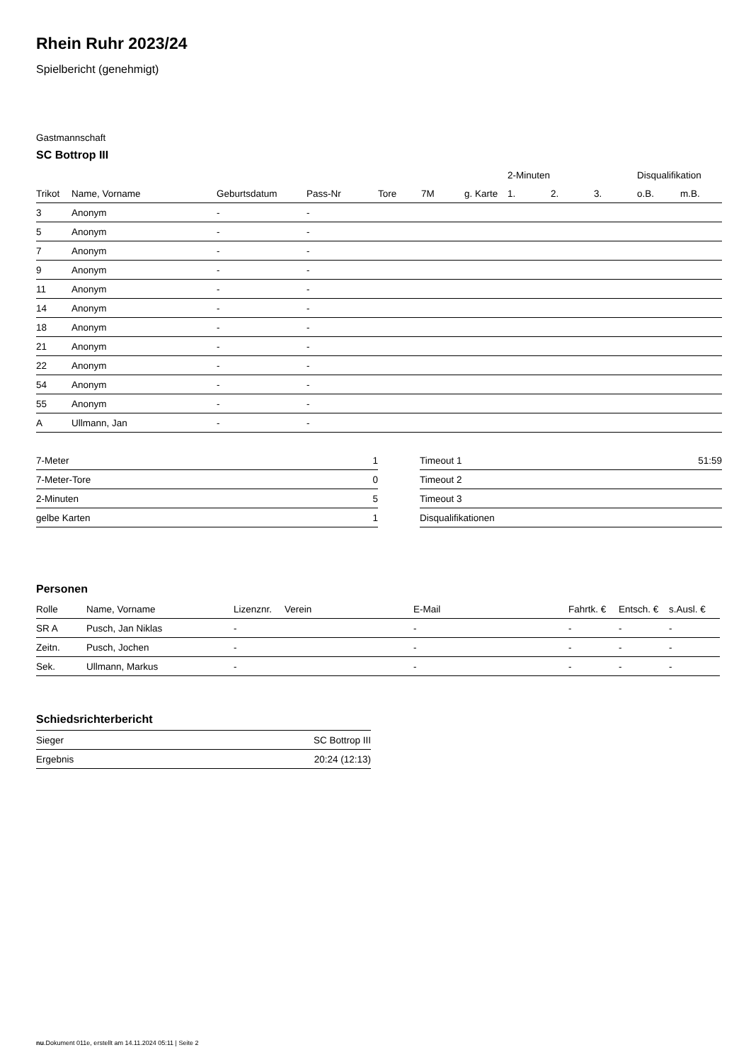Rhein Ruhr 2023/24
Spielbericht (genehmigt)
Gastmannschaft
SC Bottrop III
| | | | | | | | 2-Minuten | | | Disqualifikation | |
| --- | --- | --- | --- | --- | --- | --- | --- | --- | --- | --- | --- |
| Trikot | Name, Vorname | Geburtsdatum | Pass-Nr | Tore | 7M | g. Karte | 1. | 2. | 3. | o.B. | m.B. |
| 3 | Anonym | - | - | | | | | | | | |
| 5 | Anonym | - | - | | | | | | | | |
| 7 | Anonym | - | - | | | | | | | | |
| 9 | Anonym | - | - | | | | | | | | |
| 11 | Anonym | - | - | | | | | | | | |
| 14 | Anonym | - | - | | | | | | | | |
| 18 | Anonym | - | - | | | | | | | | |
| 21 | Anonym | - | - | | | | | | | | |
| 22 | Anonym | - | - | | | | | | | | |
| 54 | Anonym | - | - | | | | | | | | |
| 55 | Anonym | - | - | | | | | | | | |
| A | Ullmann, Jan | - | - | | | | | | | | |
| 7-Meter | 1 |
| 7-Meter-Tore | 0 |
| 2-Minuten | 5 |
| gelbe Karten | 1 |
| Timeout 1 | 51:59 |
| Timeout 2 | |
| Timeout 3 | |
| Disqualifikationen | |
Personen
| Rolle | Name, Vorname | Lizenznr. | Verein | E-Mail | Fahrtk. € | Entsch. € | s.Ausl. € |
| --- | --- | --- | --- | --- | --- | --- | --- |
| SR A | Pusch, Jan Niklas | - | | - | - | - | - |
| Zeitn. | Pusch, Jochen | - | | - | - | - | - |
| Sek. | Ullmann, Markus | - | | - | - | - | - |
Schiedsrichterbericht
| Sieger | SC Bottrop III |
| Ergebnis | 20:24 (12:13) |
nu.Dokument 011e, erstellt am 14.11.2024 05:11 | Seite 2